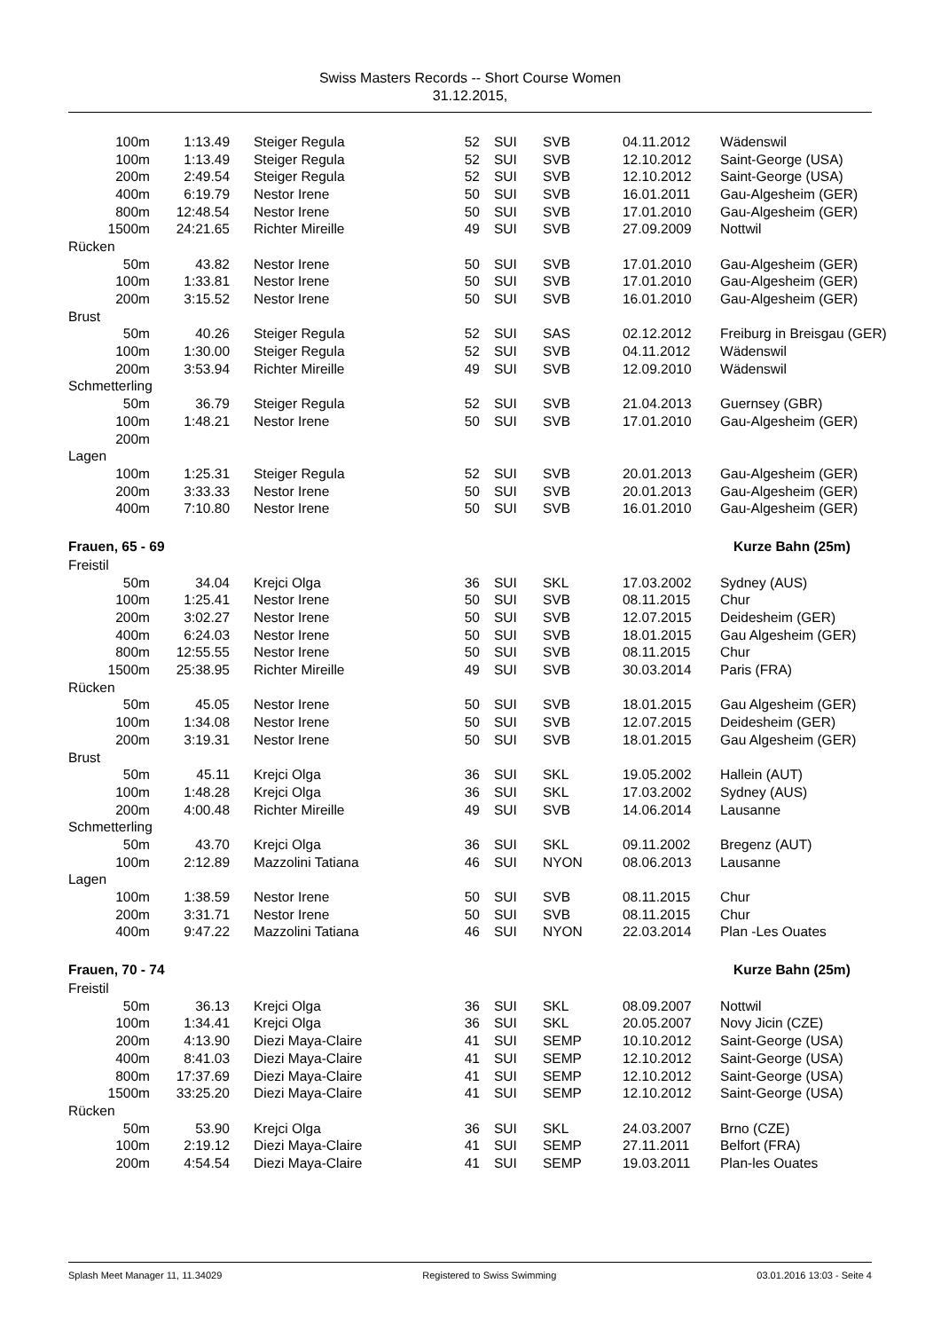Swiss Masters Records -- Short Course Women
31.12.2015,
| 100m | 1:13.49 | Steiger Regula | 52 | SUI | SVB | 04.11.2012 | Wädenswil |
| 100m | 1:13.49 | Steiger Regula | 52 | SUI | SVB | 12.10.2012 | Saint-George (USA) |
| 200m | 2:49.54 | Steiger Regula | 52 | SUI | SVB | 12.10.2012 | Saint-George (USA) |
| 400m | 6:19.79 | Nestor Irene | 50 | SUI | SVB | 16.01.2011 | Gau-Algesheim (GER) |
| 800m | 12:48.54 | Nestor Irene | 50 | SUI | SVB | 17.01.2010 | Gau-Algesheim (GER) |
| 1500m | 24:21.65 | Richter Mireille | 49 | SUI | SVB | 27.09.2009 | Nottwil |
| Rücken | | | | | | | |
| 50m | 43.82 | Nestor Irene | 50 | SUI | SVB | 17.01.2010 | Gau-Algesheim (GER) |
| 100m | 1:33.81 | Nestor Irene | 50 | SUI | SVB | 17.01.2010 | Gau-Algesheim (GER) |
| 200m | 3:15.52 | Nestor Irene | 50 | SUI | SVB | 16.01.2010 | Gau-Algesheim (GER) |
| Brust | | | | | | | |
| 50m | 40.26 | Steiger Regula | 52 | SUI | SAS | 02.12.2012 | Freiburg in Breisgau (GER) |
| 100m | 1:30.00 | Steiger Regula | 52 | SUI | SVB | 04.11.2012 | Wädenswil |
| 200m | 3:53.94 | Richter Mireille | 49 | SUI | SVB | 12.09.2010 | Wädenswil |
| Schmetterling | | | | | | | |
| 50m | 36.79 | Steiger Regula | 52 | SUI | SVB | 21.04.2013 | Guernsey (GBR) |
| 100m | 1:48.21 | Nestor Irene | 50 | SUI | SVB | 17.01.2010 | Gau-Algesheim (GER) |
| 200m | | | | | | | |
| Lagen | | | | | | | |
| 100m | 1:25.31 | Steiger Regula | 52 | SUI | SVB | 20.01.2013 | Gau-Algesheim (GER) |
| 200m | 3:33.33 | Nestor Irene | 50 | SUI | SVB | 20.01.2013 | Gau-Algesheim (GER) |
| 400m | 7:10.80 | Nestor Irene | 50 | SUI | SVB | 16.01.2010 | Gau-Algesheim (GER) |
| Frauen, 65 - 69 | | | Kurze Bahn (25m) | | | | |
| Freistil | | | | | | | |
| 50m | 34.04 | Krejci Olga | 36 | SUI | SKL | 17.03.2002 | Sydney (AUS) |
| 100m | 1:25.41 | Nestor Irene | 50 | SUI | SVB | 08.11.2015 | Chur |
| 200m | 3:02.27 | Nestor Irene | 50 | SUI | SVB | 12.07.2015 | Deidesheim (GER) |
| 400m | 6:24.03 | Nestor Irene | 50 | SUI | SVB | 18.01.2015 | Gau Algesheim (GER) |
| 800m | 12:55.55 | Nestor Irene | 50 | SUI | SVB | 08.11.2015 | Chur |
| 1500m | 25:38.95 | Richter Mireille | 49 | SUI | SVB | 30.03.2014 | Paris (FRA) |
| Rücken | | | | | | | |
| 50m | 45.05 | Nestor Irene | 50 | SUI | SVB | 18.01.2015 | Gau Algesheim (GER) |
| 100m | 1:34.08 | Nestor Irene | 50 | SUI | SVB | 12.07.2015 | Deidesheim (GER) |
| 200m | 3:19.31 | Nestor Irene | 50 | SUI | SVB | 18.01.2015 | Gau Algesheim (GER) |
| Brust | | | | | | | |
| 50m | 45.11 | Krejci Olga | 36 | SUI | SKL | 19.05.2002 | Hallein (AUT) |
| 100m | 1:48.28 | Krejci Olga | 36 | SUI | SKL | 17.03.2002 | Sydney (AUS) |
| 200m | 4:00.48 | Richter Mireille | 49 | SUI | SVB | 14.06.2014 | Lausanne |
| Schmetterling | | | | | | | |
| 50m | 43.70 | Krejci Olga | 36 | SUI | SKL | 09.11.2002 | Bregenz (AUT) |
| 100m | 2:12.89 | Mazzolini Tatiana | 46 | SUI | NYON | 08.06.2013 | Lausanne |
| Lagen | | | | | | | |
| 100m | 1:38.59 | Nestor Irene | 50 | SUI | SVB | 08.11.2015 | Chur |
| 200m | 3:31.71 | Nestor Irene | 50 | SUI | SVB | 08.11.2015 | Chur |
| 400m | 9:47.22 | Mazzolini Tatiana | 46 | SUI | NYON | 22.03.2014 | Plan -Les Ouates |
| Frauen, 70 - 74 | | | Kurze Bahn (25m) | | | | |
| Freistil | | | | | | | |
| 50m | 36.13 | Krejci Olga | 36 | SUI | SKL | 08.09.2007 | Nottwil |
| 100m | 1:34.41 | Krejci Olga | 36 | SUI | SKL | 20.05.2007 | Novy Jicin (CZE) |
| 200m | 4:13.90 | Diezi Maya-Claire | 41 | SUI | SEMP | 10.10.2012 | Saint-George (USA) |
| 400m | 8:41.03 | Diezi Maya-Claire | 41 | SUI | SEMP | 12.10.2012 | Saint-George (USA) |
| 800m | 17:37.69 | Diezi Maya-Claire | 41 | SUI | SEMP | 12.10.2012 | Saint-George (USA) |
| 1500m | 33:25.20 | Diezi Maya-Claire | 41 | SUI | SEMP | 12.10.2012 | Saint-George (USA) |
| Rücken | | | | | | | |
| 50m | 53.90 | Krejci Olga | 36 | SUI | SKL | 24.03.2007 | Brno (CZE) |
| 100m | 2:19.12 | Diezi Maya-Claire | 41 | SUI | SEMP | 27.11.2011 | Belfort (FRA) |
| 200m | 4:54.54 | Diezi Maya-Claire | 41 | SUI | SEMP | 19.03.2011 | Plan-les Ouates |
Splash Meet Manager 11, 11.34029 Registered to Swiss Swimming 03.01.2016 13:03 - Seite 4